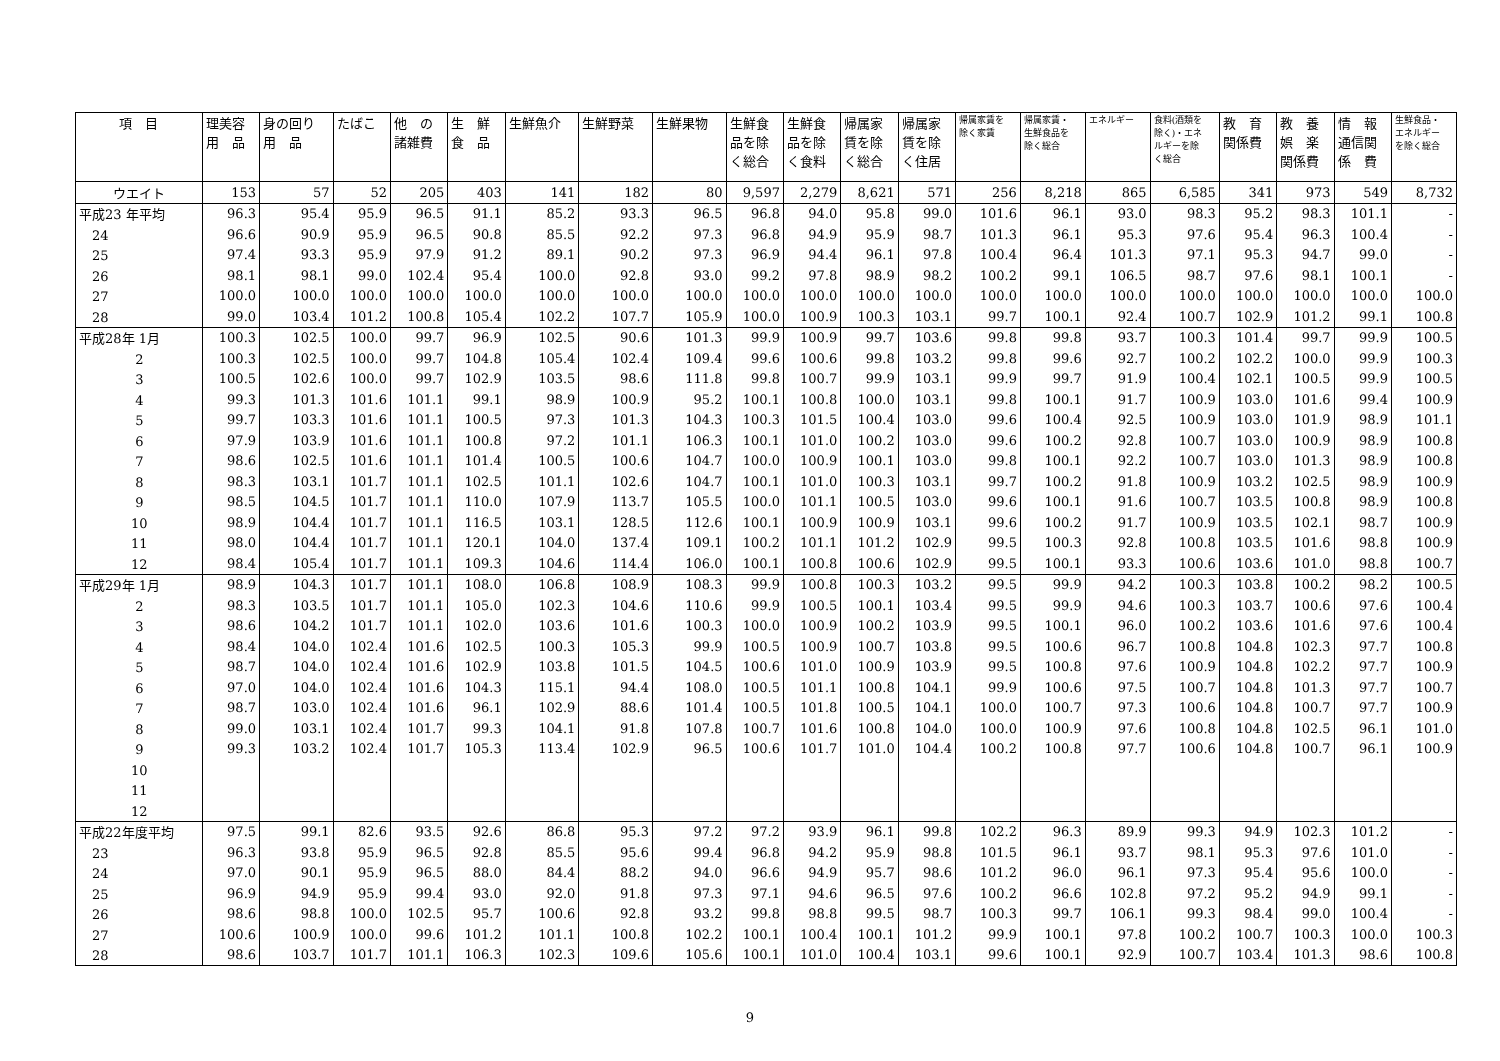| 項 目 | 理美容 用 品 | 身の回り 用 品 | たばこ | 他 の 諸雑費 | 生 鮮 食 品 | 生鮮魚介 | 生鮮野菜 | 生鮮果物 | 生鮮食 品を除 く総合 | 生鮮食 品を除 く食料 | 帰属家 賃を除 く総合 | 帰属家 賃を除 く住居 | 帰属家賃を 除く家賃 | 帰属家賃・ 生鮮食品を 除く総合 | エネルギー | 食料(酒類を 除く)・エネ ルギーを除 く総合 | 教 育 関係費 | 教 養 娯 楽 関係費 | 情 報 通信関 係 費 | 生鮮食品・ エネルギー を除く総合 |
| --- | --- | --- | --- | --- | --- | --- | --- | --- | --- | --- | --- | --- | --- | --- | --- | --- | --- | --- | --- | --- |
| ウエイト | 153 | 57 | 52 | 205 | 403 | 141 | 182 | 80 | 9,597 | 2,279 | 8,621 | 571 | 256 | 8,218 | 865 | 6,585 | 341 | 973 | 549 | 8,732 |
| 平成23 年平均 | 96.3 | 95.4 | 95.9 | 96.5 | 91.1 | 85.2 | 93.3 | 96.5 | 96.8 | 94.0 | 95.8 | 99.0 | 101.6 | 96.1 | 93.0 | 98.3 | 95.2 | 98.3 | 101.1 | - |
| 24 | 96.6 | 90.9 | 95.9 | 96.5 | 90.8 | 85.5 | 92.2 | 97.3 | 96.8 | 94.9 | 95.9 | 98.7 | 101.3 | 96.1 | 95.3 | 97.6 | 95.4 | 96.3 | 100.4 | - |
| 25 | 97.4 | 93.3 | 95.9 | 97.9 | 91.2 | 89.1 | 90.2 | 97.3 | 96.9 | 94.4 | 96.1 | 97.8 | 100.4 | 96.4 | 101.3 | 97.1 | 95.3 | 94.7 | 99.0 | - |
| 26 | 98.1 | 98.1 | 99.0 | 102.4 | 95.4 | 100.0 | 92.8 | 93.0 | 99.2 | 97.8 | 98.9 | 98.2 | 100.2 | 99.1 | 106.5 | 98.7 | 97.6 | 98.1 | 100.1 | - |
| 27 | 100.0 | 100.0 | 100.0 | 100.0 | 100.0 | 100.0 | 100.0 | 100.0 | 100.0 | 100.0 | 100.0 | 100.0 | 100.0 | 100.0 | 100.0 | 100.0 | 100.0 | 100.0 | 100.0 | 100.0 |
| 28 | 99.0 | 103.4 | 101.2 | 100.8 | 105.4 | 102.2 | 107.7 | 105.9 | 100.0 | 100.9 | 100.3 | 103.1 | 99.7 | 100.1 | 92.4 | 100.7 | 102.9 | 101.2 | 99.1 | 100.8 |
| 平成28年 1月 | 100.3 | 102.5 | 100.0 | 99.7 | 96.9 | 102.5 | 90.6 | 101.3 | 99.9 | 100.9 | 99.7 | 103.6 | 99.8 | 99.8 | 93.7 | 100.3 | 101.4 | 99.7 | 99.9 | 100.5 |
| 2 | 100.3 | 102.5 | 100.0 | 99.7 | 104.8 | 105.4 | 102.4 | 109.4 | 99.6 | 100.6 | 99.8 | 103.2 | 99.8 | 99.6 | 92.7 | 100.2 | 102.2 | 100.0 | 99.9 | 100.3 |
| 3 | 100.5 | 102.6 | 100.0 | 99.7 | 102.9 | 103.5 | 98.6 | 111.8 | 99.8 | 100.7 | 99.9 | 103.1 | 99.9 | 99.7 | 91.9 | 100.4 | 102.1 | 100.5 | 99.9 | 100.5 |
| 4 | 99.3 | 101.3 | 101.6 | 101.1 | 99.1 | 98.9 | 100.9 | 95.2 | 100.1 | 100.8 | 100.0 | 103.1 | 99.8 | 100.1 | 91.7 | 100.9 | 103.0 | 101.6 | 99.4 | 100.9 |
| 5 | 99.7 | 103.3 | 101.6 | 101.1 | 100.5 | 97.3 | 101.3 | 104.3 | 100.3 | 101.5 | 100.4 | 103.0 | 99.6 | 100.4 | 92.5 | 100.9 | 103.0 | 101.9 | 98.9 | 101.1 |
| 6 | 97.9 | 103.9 | 101.6 | 101.1 | 100.8 | 97.2 | 101.1 | 106.3 | 100.1 | 101.0 | 100.2 | 103.0 | 99.6 | 100.2 | 92.8 | 100.7 | 103.0 | 100.9 | 98.9 | 100.8 |
| 7 | 98.6 | 102.5 | 101.6 | 101.1 | 101.4 | 100.5 | 100.6 | 104.7 | 100.0 | 100.9 | 100.1 | 103.0 | 99.8 | 100.1 | 92.2 | 100.7 | 103.0 | 101.3 | 98.9 | 100.8 |
| 8 | 98.3 | 103.1 | 101.7 | 101.1 | 102.5 | 101.1 | 102.6 | 104.7 | 100.1 | 101.0 | 100.3 | 103.1 | 99.7 | 100.2 | 91.8 | 100.9 | 103.2 | 102.5 | 98.9 | 100.9 |
| 9 | 98.5 | 104.5 | 101.7 | 101.1 | 110.0 | 107.9 | 113.7 | 105.5 | 100.0 | 101.1 | 100.5 | 103.0 | 99.6 | 100.1 | 91.6 | 100.7 | 103.5 | 100.8 | 98.9 | 100.8 |
| 10 | 98.9 | 104.4 | 101.7 | 101.1 | 116.5 | 103.1 | 128.5 | 112.6 | 100.1 | 100.9 | 100.9 | 103.1 | 99.6 | 100.2 | 91.7 | 100.9 | 103.5 | 102.1 | 98.7 | 100.9 |
| 11 | 98.0 | 104.4 | 101.7 | 101.1 | 120.1 | 104.0 | 137.4 | 109.1 | 100.2 | 101.1 | 101.2 | 102.9 | 99.5 | 100.3 | 92.8 | 100.8 | 103.5 | 101.6 | 98.8 | 100.9 |
| 12 | 98.4 | 105.4 | 101.7 | 101.1 | 109.3 | 104.6 | 114.4 | 106.0 | 100.1 | 100.8 | 100.6 | 102.9 | 99.5 | 100.1 | 93.3 | 100.6 | 103.6 | 101.0 | 98.8 | 100.7 |
| 平成29年 1月 | 98.9 | 104.3 | 101.7 | 101.1 | 108.0 | 106.8 | 108.9 | 108.3 | 99.9 | 100.8 | 100.3 | 103.2 | 99.5 | 99.9 | 94.2 | 100.3 | 103.8 | 100.2 | 98.2 | 100.5 |
| 2 | 98.3 | 103.5 | 101.7 | 101.1 | 105.0 | 102.3 | 104.6 | 110.6 | 99.9 | 100.5 | 100.1 | 103.4 | 99.5 | 99.9 | 94.6 | 100.3 | 103.7 | 100.6 | 97.6 | 100.4 |
| 3 | 98.6 | 104.2 | 101.7 | 101.1 | 102.0 | 103.6 | 101.6 | 100.3 | 100.0 | 100.9 | 100.2 | 103.9 | 99.5 | 100.1 | 96.0 | 100.2 | 103.6 | 101.6 | 97.6 | 100.4 |
| 4 | 98.4 | 104.0 | 102.4 | 101.6 | 102.5 | 100.3 | 105.3 | 99.9 | 100.5 | 100.9 | 100.7 | 103.8 | 99.5 | 100.6 | 96.7 | 100.8 | 104.8 | 102.3 | 97.7 | 100.8 |
| 5 | 98.7 | 104.0 | 102.4 | 101.6 | 102.9 | 103.8 | 101.5 | 104.5 | 100.6 | 101.0 | 100.9 | 103.9 | 99.5 | 100.8 | 97.6 | 100.9 | 104.8 | 102.2 | 97.7 | 100.9 |
| 6 | 97.0 | 104.0 | 102.4 | 101.6 | 104.3 | 115.1 | 94.4 | 108.0 | 100.5 | 101.1 | 100.8 | 104.1 | 99.9 | 100.6 | 97.5 | 100.7 | 104.8 | 101.3 | 97.7 | 100.7 |
| 7 | 98.7 | 103.0 | 102.4 | 101.6 | 96.1 | 102.9 | 88.6 | 101.4 | 100.5 | 101.8 | 100.5 | 104.1 | 100.0 | 100.7 | 97.3 | 100.6 | 104.8 | 100.7 | 97.7 | 100.9 |
| 8 | 99.0 | 103.1 | 102.4 | 101.7 | 99.3 | 104.1 | 91.8 | 107.8 | 100.7 | 101.6 | 100.8 | 104.0 | 100.0 | 100.9 | 97.6 | 100.8 | 104.8 | 102.5 | 96.1 | 101.0 |
| 9 | 99.3 | 103.2 | 102.4 | 101.7 | 105.3 | 113.4 | 102.9 | 96.5 | 100.6 | 101.7 | 101.0 | 104.4 | 100.2 | 100.8 | 97.7 | 100.6 | 104.8 | 100.7 | 96.1 | 100.9 |
| 10 | | | | | | | | | | | | | | | | | | | | |
| 11 | | | | | | | | | | | | | | | | | | | | |
| 12 | | | | | | | | | | | | | | | | | | | | |
| 平成22年度平均 | 97.5 | 99.1 | 82.6 | 93.5 | 92.6 | 86.8 | 95.3 | 97.2 | 97.2 | 93.9 | 96.1 | 99.8 | 102.2 | 96.3 | 89.9 | 99.3 | 94.9 | 102.3 | 101.2 | - |
| 23 | 96.3 | 93.8 | 95.9 | 96.5 | 92.8 | 85.5 | 95.6 | 99.4 | 96.8 | 94.2 | 95.9 | 98.8 | 101.5 | 96.1 | 93.7 | 98.1 | 95.3 | 97.6 | 101.0 | - |
| 24 | 97.0 | 90.1 | 95.9 | 96.5 | 88.0 | 84.4 | 88.2 | 94.0 | 96.6 | 94.9 | 95.7 | 98.6 | 101.2 | 96.0 | 96.1 | 97.3 | 95.4 | 95.6 | 100.0 | - |
| 25 | 96.9 | 94.9 | 95.9 | 99.4 | 93.0 | 92.0 | 91.8 | 97.3 | 97.1 | 94.6 | 96.5 | 97.6 | 100.2 | 96.6 | 102.8 | 97.2 | 95.2 | 94.9 | 99.1 | - |
| 26 | 98.6 | 98.8 | 100.0 | 102.5 | 95.7 | 100.6 | 92.8 | 93.2 | 99.8 | 98.8 | 99.5 | 98.7 | 100.3 | 99.7 | 106.1 | 99.3 | 98.4 | 99.0 | 100.4 | - |
| 27 | 100.6 | 100.9 | 100.0 | 99.6 | 101.2 | 101.1 | 100.8 | 102.2 | 100.1 | 100.4 | 100.1 | 101.2 | 99.9 | 100.1 | 97.8 | 100.2 | 100.7 | 100.3 | 100.0 | 100.3 |
| 28 | 98.6 | 103.7 | 101.7 | 101.1 | 106.3 | 102.3 | 109.6 | 105.6 | 100.1 | 101.0 | 100.4 | 103.1 | 99.6 | 100.1 | 92.9 | 100.7 | 103.4 | 101.3 | 98.6 | 100.8 |
9